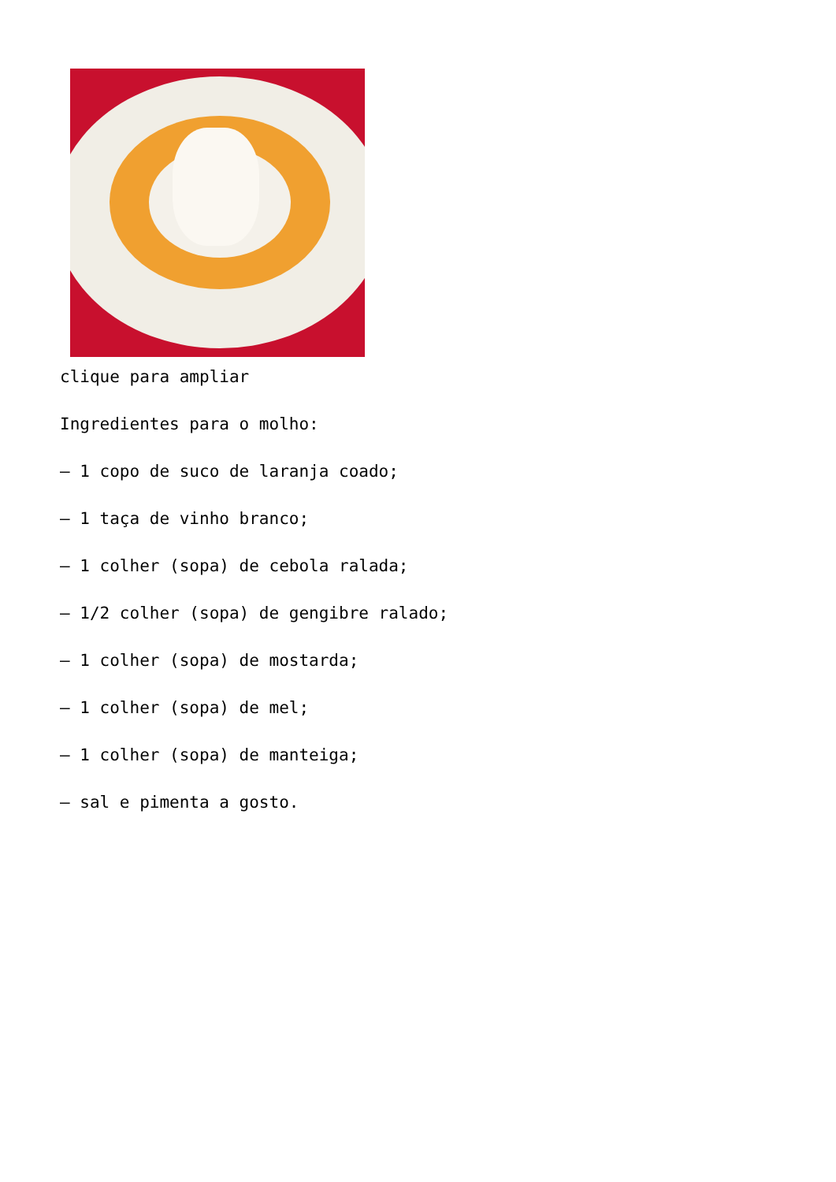clique para ampliar
Ingredientes para o molho:
– 1 copo de suco de laranja coado;
– 1 taça de vinho branco;
– 1 colher (sopa) de cebola ralada;
– 1/2 colher (sopa) de gengibre ralado;
– 1 colher (sopa) de mostarda;
– 1 colher (sopa) de mel;
– 1 colher (sopa) de manteiga;
– sal e pimenta a gosto.